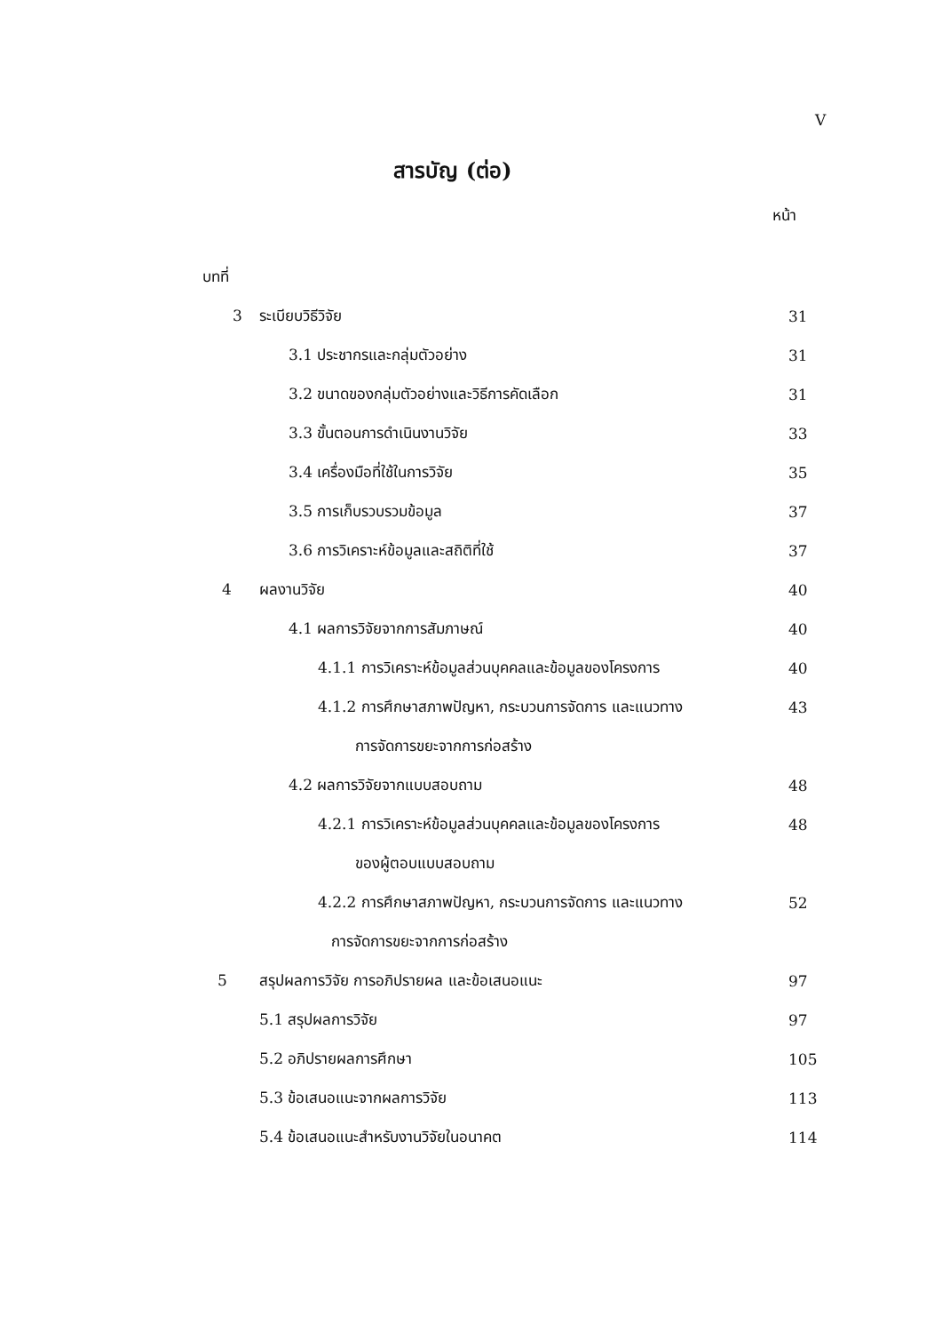V
สารบัญ (ต่อ)
หน้า
บทที่
3 ระเบียบวิธีวิจัย 31
3.1 ประชากรและกลุ่มตัวอย่าง 31
3.2 ขนาดของกลุ่มตัวอย่างและวิธีการคัดเลือก
31
3.3 ขั้นตอนการดำเนินงานวิจัย 33
3.4 เครื่องมือที่ใช้ในการวิจัย 35
3.5 การเก็บรวบรวมข้อมูล 37
3.6 การวิเคราะห์ข้อมูลและสถิติที่ใช้
37
4 ผลงานวิจัย 40
4.1 ผลการวิจัยจากการสัมภาษณ์ 40
4.1.1 การวิเคราะห์ข้อมูลส่วนบุคคลและข้อมูลของโครงการ
40
4.1.2 การศึกษาสภาพปัญหา, กระบวนการจัดการ และแนวทาง
43
การจัดการขยะจากการก่อสร้าง
4.2 ผลการวิจัยจากแบบสอบถาม 48
4.2.1 การวิเคราะห์ข้อมูลส่วนบุคคลและข้อมูลของโครงการ
48
ของผู้ตอบแบบสอบถาม
4.2.2 การศึกษาสภาพปัญหา, กระบวนการจัดการ และแนวทาง
52
การจัดการขยะจากการก่อสร้าง
5 สรุปผลการวิจัย การอภิปรายผล และข้อเสนอแนะ
97
5.1 สรุปผลการวิจัย 97
5.2 อภิปรายผลการศึกษา 105
5.3 ข้อเสนอแนะจากผลการวิจัย 113
5.4 ข้อเสนอแนะสำหรับงานวิจัยในอนาคต
114